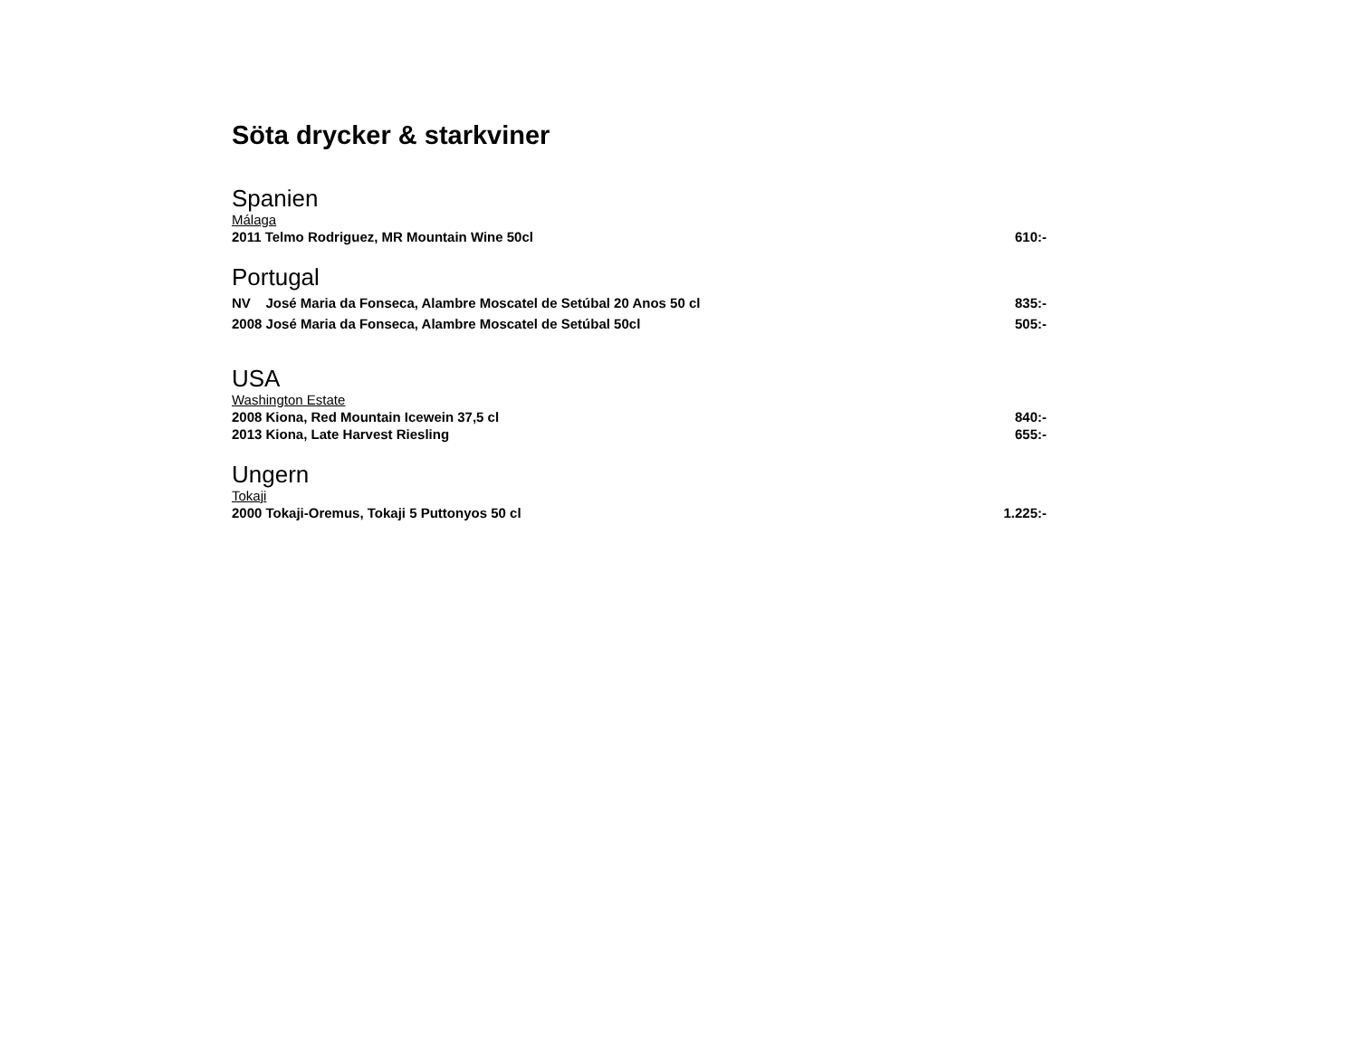Söta drycker & starkviner
Spanien
Málaga
2011 Telmo Rodriguez, MR Mountain Wine 50cl 610:-
Portugal
NV José Maria da Fonseca, Alambre Moscatel de Setúbal 20 Anos 50 cl 835:-
2008 José Maria da Fonseca, Alambre Moscatel de Setúbal 50cl 505:-
USA
Washington Estate
2008 Kiona, Red Mountain Icewein 37,5 cl 840:-
2013 Kiona, Late Harvest Riesling 655:-
Ungern
Tokaji
2000 Tokaji-Oremus, Tokaji 5 Puttonyos 50 cl 1.225:-